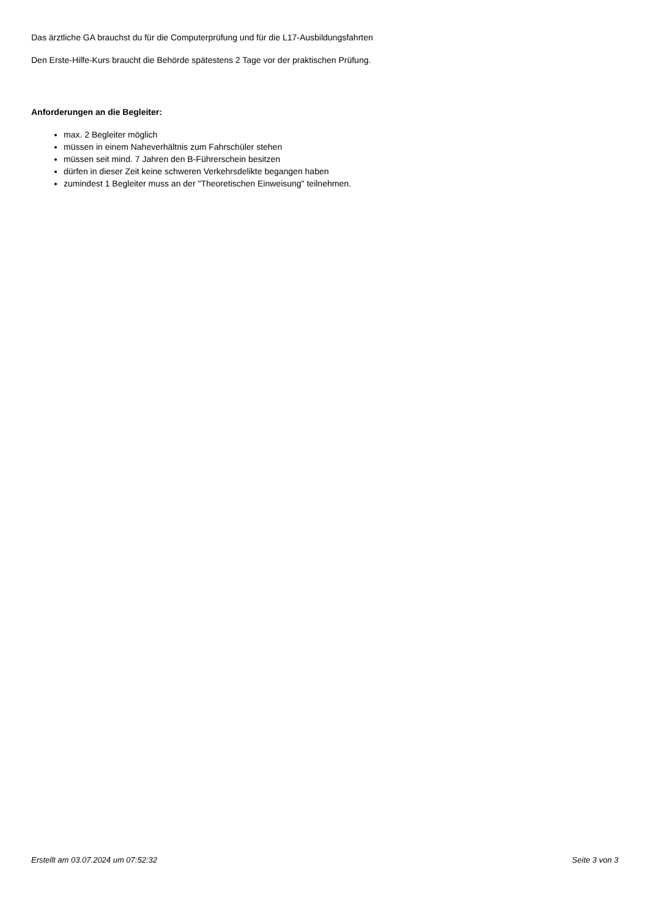Das ärztliche GA brauchst du für die Computerprüfung und für die L17-Ausbildungsfahrten
Den Erste-Hilfe-Kurs braucht die Behörde spätestens 2 Tage vor der praktischen Prüfung.
Anforderungen an die Begleiter:
max. 2 Begleiter möglich
müssen in einem Naheverhältnis zum Fahrschüler stehen
müssen seit mind. 7 Jahren den B-Führerschein besitzen
dürfen in dieser Zeit keine schweren Verkehrsdelikte begangen haben
zumindest 1 Begleiter muss an der "Theoretischen Einweisung" teilnehmen.
Erstellt am 03.07.2024 um 07:52:32 Seite 3 von 3